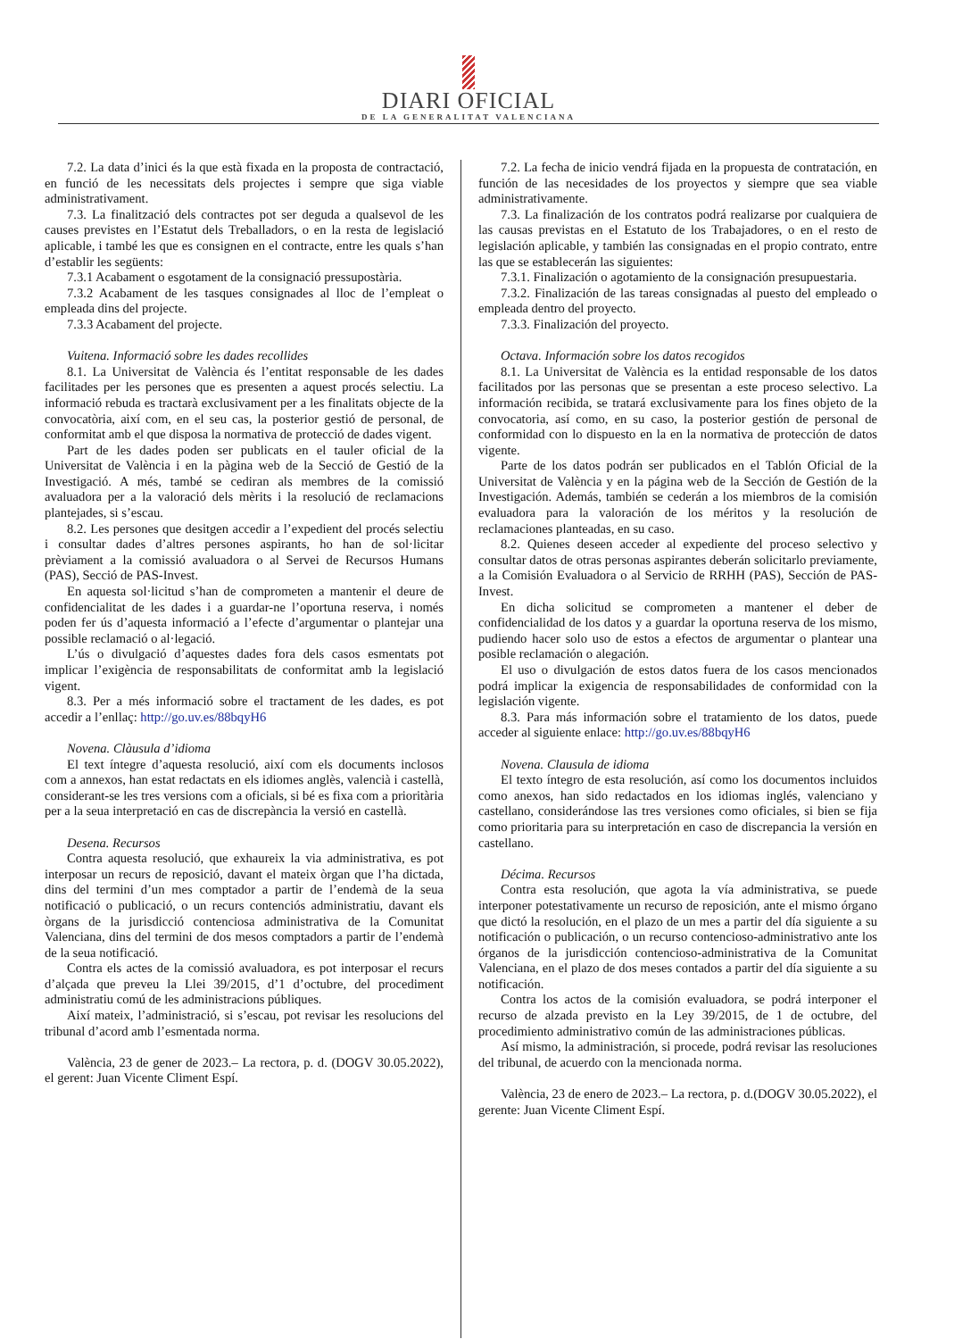DIARI OFICIAL
DE LA GENERALITAT VALENCIANA
7.2. La data d’inici és la que està fixada en la proposta de contractació, en funció de les necessitats dels projectes i sempre que siga viable administrativament.
7.3. La finalització dels contractes pot ser deguda a qualsevol de les causes previstes en l’Estatut dels Treballadors, o en la resta de legislació aplicable, i també les que es consignen en el contracte, entre les quals s’han d’establir les següents:
7.3.1 Acabament o esgotament de la consignació pressupostària.
7.3.2 Acabament de les tasques consignades al lloc de l’empleat o empleada dins del projecte.
7.3.3 Acabament del projecte.
Vuitena. Informació sobre les dades recollides
8.1. La Universitat de València és l’entitat responsable de les dades facilitades per les persones que es presenten a aquest procés selectiu. La informació rebuda es tractarà exclusivament per a les finalitats objecte de la convocatòria, així com, en el seu cas, la posterior gestió de personal, de conformitat amb el que disposa la normativa de protecció de dades vigent.
Part de les dades poden ser publicats en el tauler oficial de la Universitat de València i en la pàgina web de la Secció de Gestió de la Investigació. A més, també se cediran als membres de la comissió avaluadora per a la valoració dels mèrits i la resolució de reclamacions plantejades, si s’escau.
8.2. Les persones que desitgen accedir a l’expedient del procés selectiu i consultar dades d’altres persones aspirants, ho han de sol·licitar prèviament a la comissió avaluadora o al Servei de Recursos Humans (PAS), Secció de PAS-Invest.
En aquesta sol·licitud s’han de comprometen a mantenir el deure de confidencialitat de les dades i a guardar-ne l’oportuna reserva, i només poden fer ús d’aquesta informació a l’efecte d’argumentar o plantejar una possible reclamació o al·legació.
L’ús o divulgació d’aquestes dades fora dels casos esmentats pot implicar l’exigència de responsabilitats de conformitat amb la legislació vigent.
8.3. Per a més informació sobre el tractament de les dades, es pot accedir a l’enllaç: http://go.uv.es/88bqyH6
Novena. Clàusula d’idioma
El text íntegre d’aquesta resolució, així com els documents inclosos com a annexos, han estat redactats en els idiomes anglès, valencià i castellà, considerant-se les tres versions com a oficials, si bé es fixa com a prioritària per a la seua interpretació en cas de discrepància la versió en castellà.
Desena. Recursos
Contra aquesta resolució, que exhaureix la via administrativa, es pot interposar un recurs de reposició, davant el mateix òrgan que l’ha dictada, dins del termini d’un mes comptador a partir de l’endemà de la seua notificació o publicació, o un recurs contenciós administratiu, davant els òrgans de la jurisdicció contenciosa administrativa de la Comunitat Valenciana, dins del termini de dos mesos comptadors a partir de l’endemà de la seua notificació.
Contra els actes de la comissió avaluadora, es pot interposar el recurs d’alçada que preveu la Llei 39/2015, d’1 d’octubre, del procediment administratiu comú de les administracions públiques.
Així mateix, l’administració, si s’escau, pot revisar les resolucions del tribunal d’acord amb l’esmentada norma.
València, 23 de gener de 2023.– La rectora, p. d. (DOGV 30.05.2022), el gerent: Juan Vicente Climent Espí.
7.2. La fecha de inicio vendrá fijada en la propuesta de contratación, en función de las necesidades de los proyectos y siempre que sea viable administrativamente.
7.3. La finalización de los contratos podrá realizarse por cualquiera de las causas previstas en el Estatuto de los Trabajadores, o en el resto de legislación aplicable, y también las consignadas en el propio contrato, entre las que se establecerán las siguientes:
7.3.1. Finalización o agotamiento de la consignación presupuestaria.
7.3.2. Finalización de las tareas consignadas al puesto del empleado o empleada dentro del proyecto.
7.3.3. Finalización del proyecto.
Octava. Información sobre los datos recogidos
8.1. La Universitat de València es la entidad responsable de los datos facilitados por las personas que se presentan a este proceso selectivo. La información recibida, se tratará exclusivamente para los fines objeto de la convocatoria, así como, en su caso, la posterior gestión de personal de conformidad con lo dispuesto en la en la normativa de protección de datos vigente.
Parte de los datos podrán ser publicados en el Tablón Oficial de la Universitat de València y en la página web de la Sección de Gestión de la Investigación. Además, también se cederán a los miembros de la comisión evaluadora para la valoración de los méritos y la resolución de reclamaciones planteadas, en su caso.
8.2. Quienes deseen acceder al expediente del proceso selectivo y consultar datos de otras personas aspirantes deberán solicitarlo previamente, a la Comisión Evaluadora o al Servicio de RRHH (PAS), Sección de PAS-Invest.
En dicha solicitud se comprometen a mantener el deber de confidencialidad de los datos y a guardar la oportuna reserva de los mismo, pudiendo hacer solo uso de estos a efectos de argumentar o plantear una posible reclamación o alegación.
El uso o divulgación de estos datos fuera de los casos mencionados podrá implicar la exigencia de responsabilidades de conformidad con la legislación vigente.
8.3. Para más información sobre el tratamiento de los datos, puede acceder al siguiente enlace: http://go.uv.es/88bqyH6
Novena. Clausula de idioma
El texto íntegro de esta resolución, así como los documentos incluidos como anexos, han sido redactados en los idiomas inglés, valenciano y castellano, considerándose las tres versiones como oficiales, si bien se fija como prioritaria para su interpretación en caso de discrepancia la versión en castellano.
Décima. Recursos
Contra esta resolución, que agota la vía administrativa, se puede interponer potestativamente un recurso de reposición, ante el mismo órgano que dictó la resolución, en el plazo de un mes a partir del día siguiente a su notificación o publicación, o un recurso contencioso-administrativo ante los órganos de la jurisdicción contencioso-administrativa de la Comunitat Valenciana, en el plazo de dos meses contados a partir del día siguiente a su notificación.
Contra los actos de la comisión evaluadora, se podrá interponer el recurso de alzada previsto en la Ley 39/2015, de 1 de octubre, del procedimiento administrativo común de las administraciones públicas.
Así mismo, la administración, si procede, podrá revisar las resoluciones del tribunal, de acuerdo con la mencionada norma.
València, 23 de enero de 2023.– La rectora, p. d.(DOGV 30.05.2022), el gerente: Juan Vicente Climent Espí.